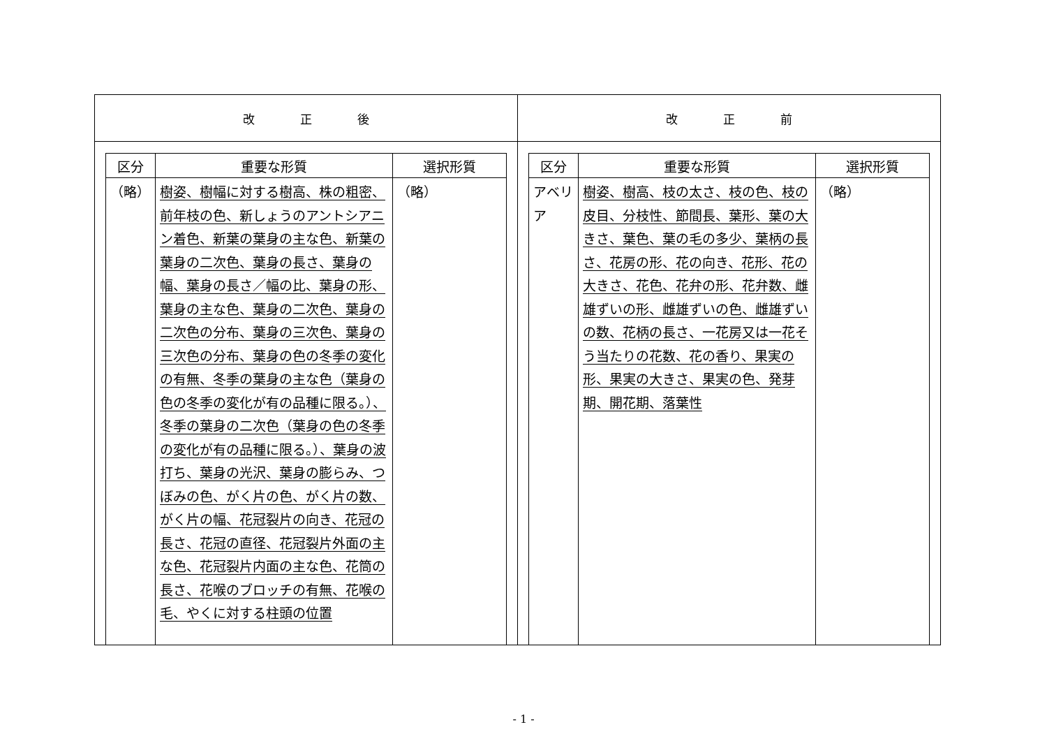| 改 正 後 | 改 正 前 |
| / 区分 / 重要な形質 / 選択形質 / / --- / --- / --- / / （略） / 樹姿、樹幅に対する樹高、株の粗密、前年枝の色、新しょうのアントシアニン着色、新葉の葉身の主な色、新葉の葉身の二次色、葉身の長さ、葉身の幅、葉身の長さ／幅の比、葉身の形、葉身の主な色、葉身の二次色、葉身の二次色の分布、葉身の三次色、葉身の三次色の分布、葉身の色の冬季の変化の有無、冬季の葉身の主な色（葉身の色の冬季の変化が有の品種に限る。）、冬季の葉身の二次色（葉身の色の冬季の変化が有の品種に限る。）、葉身の波打ち、葉身の光沢、葉身の膨らみ、つぼみの色、がく片の色、がく片の数、がく片の幅、花冠裂片の向き、花冠の長さ、花冠の直径、花冠裂片外面の主な色、花冠裂片内面の主な色、花筒の長さ、花喉のブロッチの有無、花喉の毛、やくに対する柱頭の位置 / （略） / | / 区分 / 重要な形質 / 選択形質 / / --- / --- / --- / / アベリア / 樹姿、樹高、枝の太さ、枝の色、枝の皮目、分枝性、節間長、葉形、葉の大きさ、葉色、葉の毛の多少、葉柄の長さ、花房の形、花の向き、花形、花の大きさ、花色、花弁の形、花弁数、雌雄ずいの形、雌雄ずいの色、雌雄ずいの数、花柄の長さ、一花房又は一花そう当たりの花数、花の香り、果実の形、果実の大きさ、果実の色、発芽期、開花期、落葉性 / （略） / |
- 1 -